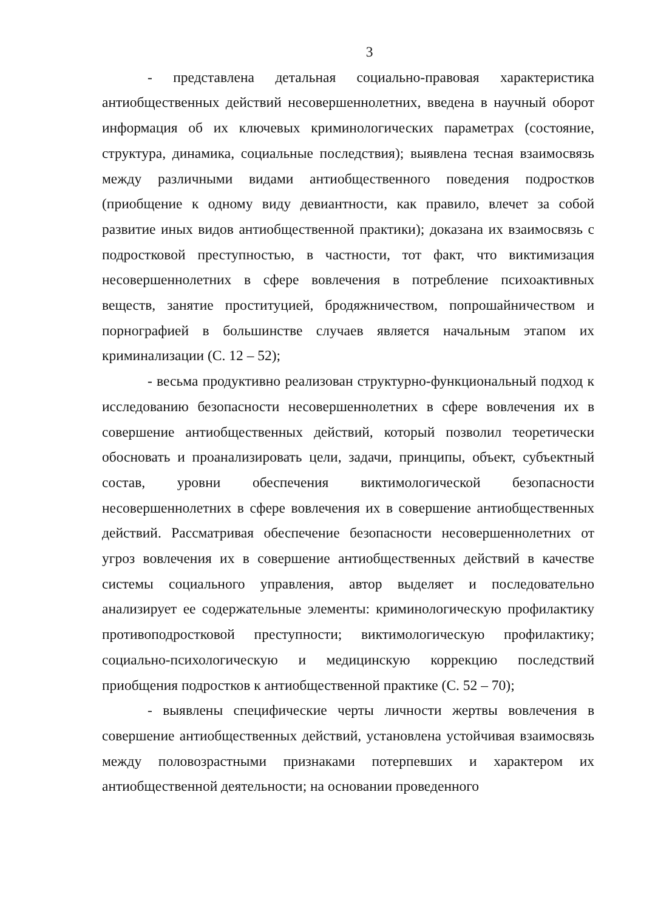3
- представлена детальная социально-правовая характеристика антиобщественных действий несовершеннолетних, введена в научный оборот информация об их ключевых криминологических параметрах (состояние, структура, динамика, социальные последствия); выявлена тесная взаимосвязь между различными видами антиобщественного поведения подростков (приобщение к одному виду девиантности, как правило, влечет за собой развитие иных видов антиобщественной практики); доказана их взаимосвязь с подростковой преступностью, в частности, тот факт, что виктимизация несовершеннолетних в сфере вовлечения в потребление психоактивных веществ, занятие проституцией, бродяжничеством, попрошайничеством и порнографией в большинстве случаев является начальным этапом их криминализации (С. 12 – 52);
- весьма продуктивно реализован структурно-функциональный подход к исследованию безопасности несовершеннолетних в сфере вовлечения их в совершение антиобщественных действий, который позволил теоретически обосновать и проанализировать цели, задачи, принципы, объект, субъектный состав, уровни обеспечения виктимологической безопасности несовершеннолетних в сфере вовлечения их в совершение антиобщественных действий. Рассматривая обеспечение безопасности несовершеннолетних от угроз вовлечения их в совершение антиобщественных действий в качестве системы социального управления, автор выделяет и последовательно анализирует ее содержательные элементы: криминологическую профилактику противоподростковой преступности; виктимологическую профилактику; социально-психологическую и медицинскую коррекцию последствий приобщения подростков к антиобщественной практике (С. 52 – 70);
- выявлены специфические черты личности жертвы вовлечения в совершение антиобщественных действий, установлена устойчивая взаимосвязь между половозрастными признаками потерпевших и характером их антиобщественной деятельности; на основании проведенного